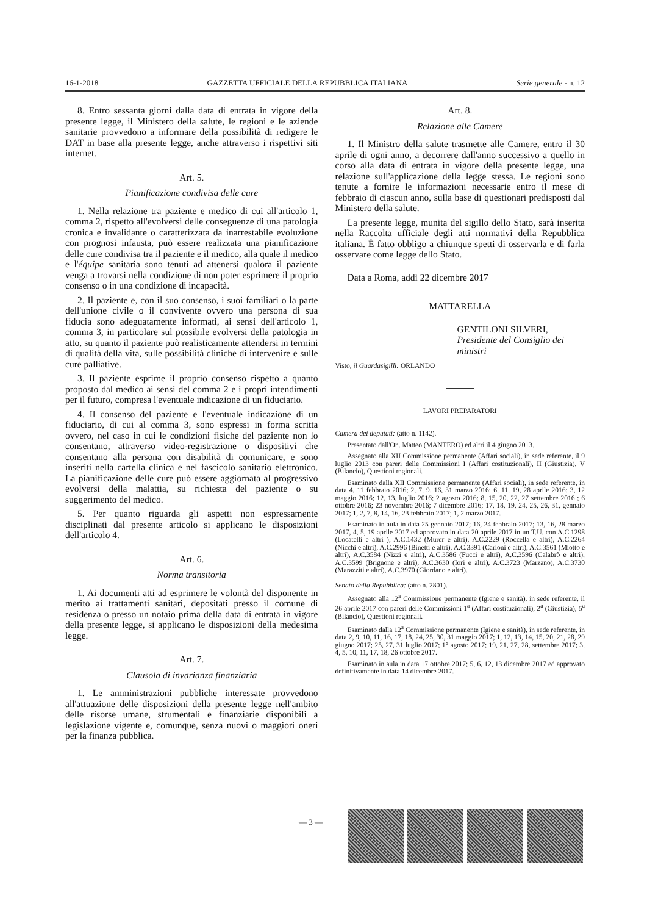16-1-2018 GAZZETTA UFFICIALE DELLA REPUBBLICA ITALIANA Serie generale - n. 12
8. Entro sessanta giorni dalla data di entrata in vigore della presente legge, il Ministero della salute, le regioni e le aziende sanitarie provvedono a informare della possibilità di redigere le DAT in base alla presente legge, anche attraverso i rispettivi siti internet.
Art. 5.
Pianificazione condivisa delle cure
1. Nella relazione tra paziente e medico di cui all'articolo 1, comma 2, rispetto all'evolversi delle conseguenze di una patologia cronica e invalidante o caratterizzata da inarrestabile evoluzione con prognosi infausta, può essere realizzata una pianificazione delle cure condivisa tra il paziente e il medico, alla quale il medico e l'équipe sanitaria sono tenuti ad attenersi qualora il paziente venga a trovarsi nella condizione di non poter esprimere il proprio consenso o in una condizione di incapacità.
2. Il paziente e, con il suo consenso, i suoi familiari o la parte dell'unione civile o il convivente ovvero una persona di sua fiducia sono adeguatamente informati, ai sensi dell'articolo 1, comma 3, in particolare sul possibile evolversi della patologia in atto, su quanto il paziente può realisticamente attendersi in termini di qualità della vita, sulle possibilità cliniche di intervenire e sulle cure palliative.
3. Il paziente esprime il proprio consenso rispetto a quanto proposto dal medico ai sensi del comma 2 e i propri intendimenti per il futuro, compresa l'eventuale indicazione di un fiduciario.
4. Il consenso del paziente e l'eventuale indicazione di un fiduciario, di cui al comma 3, sono espressi in forma scritta ovvero, nel caso in cui le condizioni fisiche del paziente non lo consentano, attraverso video-registrazione o dispositivi che consentano alla persona con disabilità di comunicare, e sono inseriti nella cartella clinica e nel fascicolo sanitario elettronico. La pianificazione delle cure può essere aggiornata al progressivo evolversi della malattia, su richiesta del paziente o su suggerimento del medico.
5. Per quanto riguarda gli aspetti non espressamente disciplinati dal presente articolo si applicano le disposizioni dell'articolo 4.
Art. 6.
Norma transitoria
1. Ai documenti atti ad esprimere le volontà del disponente in merito ai trattamenti sanitari, depositati presso il comune di residenza o presso un notaio prima della data di entrata in vigore della presente legge, si applicano le disposizioni della medesima legge.
Art. 7.
Clausola di invarianza finanziaria
1. Le amministrazioni pubbliche interessate provvedono all'attuazione delle disposizioni della presente legge nell'ambito delle risorse umane, strumentali e finanziarie disponibili a legislazione vigente e, comunque, senza nuovi o maggiori oneri per la finanza pubblica.
Art. 8.
Relazione alle Camere
1. Il Ministro della salute trasmette alle Camere, entro il 30 aprile di ogni anno, a decorrere dall'anno successivo a quello in corso alla data di entrata in vigore della presente legge, una relazione sull'applicazione della legge stessa. Le regioni sono tenute a fornire le informazioni necessarie entro il mese di febbraio di ciascun anno, sulla base di questionari predisposti dal Ministero della salute.
La presente legge, munita del sigillo dello Stato, sarà inserita nella Raccolta ufficiale degli atti normativi della Repubblica italiana. È fatto obbligo a chiunque spetti di osservarla e di farla osservare come legge dello Stato.
Data a Roma, addì 22 dicembre 2017
MATTARELLA
GENTILONI SILVERI, Presidente del Consiglio dei ministri
Visto, il Guardasigilli: ORLANDO
LAVORI PREPARATORI
Camera dei deputati: (atto n. 1142).
Presentato dall'On. Matteo (MANTERO) ed altri il 4 giugno 2013.
Assegnato alla XII Commissione permanente (Affari sociali), in sede referente, il 9 luglio 2013 con pareri delle Commissioni I (Affari costituzionali), II (Giustizia), V (Bilancio), Questioni regionali.
Esaminato dalla XII Commissione permanente (Affari sociali), in sede referente, in data 4, 11 febbraio 2016; 2, 7, 9, 16, 31 marzo 2016; 6, 11, 19, 28 aprile 2016; 3, 12 maggio 2016; 12, 13, luglio 2016; 2 agosto 2016; 8, 15, 20, 22, 27 settembre 2016 ; 6 ottobre 2016; 23 novembre 2016; 7 dicembre 2016; 17, 18, 19, 24, 25, 26, 31, gennaio 2017; 1, 2, 7, 8, 14, 16, 23 febbraio 2017; 1, 2 marzo 2017.
Esaminato in aula in data 25 gennaio 2017; 16, 24 febbraio 2017; 13, 16, 28 marzo 2017, 4, 5, 19 aprile 2017 ed approvato in data 20 aprile 2017 in un T.U. con A.C.1298 (Locatelli e altri ), A.C.1432 (Murer e altri), A.C.2229 (Roccella e altri), A.C.2264 (Nicchi e altri), A.C.2996 (Binetti e altri), A.C.3391 (Carloni e altri), A.C.3561 (Miotto e altri), A.C.3584 (Nizzi e altri), A.C.3586 (Fucci e altri), A.C.3596 (Calabrò e altri), A.C.3599 (Brignone e altri), A.C.3630 (Iori e altri), A.C.3723 (Marzano), A.C.3730 (Marazziti e altri), A.C.3970 (Giordano e altri).
Senato della Repubblica: (atto n. 2801).
Assegnato alla 12<sup>a</sup> Commissione permanente (Igiene e sanità), in sede referente, il 26 aprile 2017 con pareri delle Commissioni 1<sup>a</sup> (Affari costituzionali), 2<sup>a</sup> (Giustizia), 5<sup>a</sup> (Bilancio), Questioni regionali.
Esaminato dalla 12<sup>a</sup> Commissione permanente (Igiene e sanità), in sede referente, in data 2, 9, 10, 11, 16, 17, 18, 24, 25, 30, 31 maggio 2017; 1, 12, 13, 14, 15, 20, 21, 28, 29 giugno 2017; 25, 27, 31 luglio 2017; 1° agosto 2017; 19, 21, 27, 28, settembre 2017; 3, 4, 5, 10, 11, 17, 18, 26 ottobre 2017.
Esaminato in aula in data 17 ottobre 2017; 5, 6, 12, 13 dicembre 2017 ed approvato definitivamente in data 14 dicembre 2017.
— 3 —